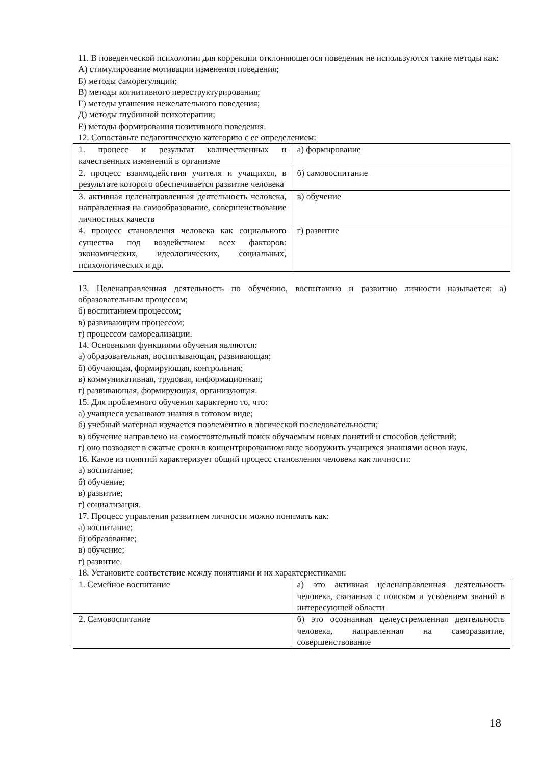11. В поведенческой психологии для коррекции отклоняющегося поведения не используются такие методы как:
А) стимулирование мотивации изменения поведения;
Б) методы саморегуляции;
В) методы когнитивного переструктурирования;
Г) методы угашения нежелательного поведения;
Д) методы глубинной психотерапии;
Е) методы формирования позитивного поведения.
12. Сопоставьте педагогическую категорию с ее определением:
| 1. процесс и результат количественных и качественных изменений в организме | а) формирование |
| 2. процесс взаимодействия учителя и учащихся, в результате которого обеспечивается развитие человека | б) самовоспитание |
| 3. активная целенаправленная деятельность человека, направленная на самообразование, совершенствование личностных качеств | в) обучение |
| 4. процесс становления человека как социального существа под воздействием всех факторов: экономических, идеологических, социальных, психологических и др. | г) развитие |
13. Целенаправленная деятельность по обучению, воспитанию и развитию личности называется: а) образовательным процессом;
б) воспитанием процессом;
в) развивающим процессом;
г) процессом самореализации.
14. Основными функциями обучения являются:
а) образовательная, воспитывающая, развивающая;
б) обучающая, формирующая, контрольная;
в) коммуникативная, трудовая, информационная;
г) развивающая, формирующая, организующая.
15. Для проблемного обучения характерно то, что:
а) учащиеся усваивают знания в готовом виде;
б) учебный материал изучается поэлементно в логической последовательности;
в) обучение направлено на самостоятельный поиск обучаемым новых понятий и способов действий;
г) оно позволяет в сжатые сроки в концентрированном виде вооружить учащихся знаниями основ наук.
16. Какое из понятий характеризует общий процесс становления человека как личности:
а) воспитание;
б) обучение;
в) развитие;
г) социализация.
17. Процесс управления развитием личности можно понимать как:
а) воспитание;
б) образование;
в) обучение;
г) развитие.
18. Установите соответствие между понятиями и их характеристиками:
| 1. Семейное воспитание | а) это активная целенаправленная деятельность человека, связанная с поиском и усвоением знаний в интересующей области |
| 2. Самовоспитание | б) это осознанная целеустремленная деятельность человека, направленная на саморазвитие, совершенствование |
18